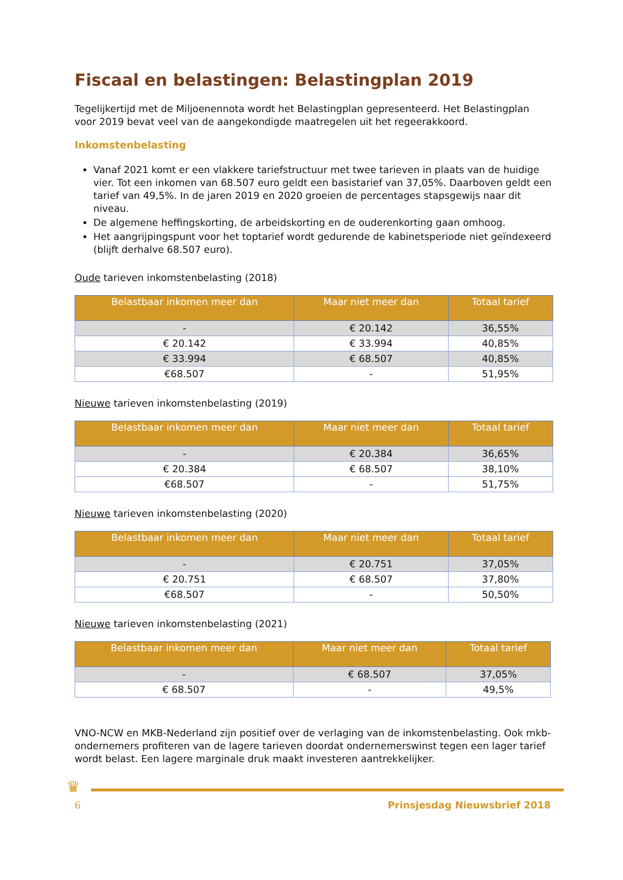Fiscaal en belastingen: Belastingplan 2019
Tegelijkertijd met de Miljoenennota wordt het Belastingplan gepresenteerd. Het Belastingplan voor 2019 bevat veel van de aangekondigde maatregelen uit het regeerakkoord.
Inkomstenbelasting
Vanaf 2021 komt er een vlakkere tariefstructuur met twee tarieven in plaats van de huidige vier. Tot een inkomen van 68.507 euro geldt een basistarief van 37,05%. Daarboven geldt een tarief van 49,5%. In de jaren 2019 en 2020 groeien de percentages stapsgewijs naar dit niveau.
De algemene heffingskorting, de arbeidskorting en de ouderenkorting gaan omhoog.
Het aangrijpingspunt voor het toptarief wordt gedurende de kabinetsperiode niet geïndexeerd (blijft derhalve 68.507 euro).
Oude tarieven inkomstenbelasting (2018)
| Belastbaar inkomen meer dan | Maar niet meer dan | Totaal tarief |
| --- | --- | --- |
| - | € 20.142 | 36,55% |
| € 20.142 | € 33.994 | 40,85% |
| € 33.994 | € 68.507 | 40,85% |
| €68.507 | - | 51,95% |
Nieuwe tarieven inkomstenbelasting (2019)
| Belastbaar inkomen meer dan | Maar niet meer dan | Totaal tarief |
| --- | --- | --- |
| - | € 20.384 | 36,65% |
| € 20.384 | € 68.507 | 38,10% |
| €68.507 | - | 51,75% |
Nieuwe tarieven inkomstenbelasting (2020)
| Belastbaar inkomen meer dan | Maar niet meer dan | Totaal tarief |
| --- | --- | --- |
| - | € 20.751 | 37,05% |
| € 20.751 | € 68.507 | 37,80% |
| €68.507 | - | 50,50% |
Nieuwe tarieven inkomstenbelasting (2021)
| Belastbaar inkomen meer dan | Maar niet meer dan | Totaal tarief |
| --- | --- | --- |
| - | € 68.507 | 37,05% |
| € 68.507 | - | 49,5% |
VNO-NCW en MKB-Nederland zijn positief over de verlaging van de inkomstenbelasting. Ook mkb-ondernemers profiteren van de lagere tarieven doordat ondernemerswinst tegen een lager tarief wordt belast. Een lagere marginale druk maakt investeren aantrekkelijker.
♛
6 Prinsjesdag Nieuwsbrief 2018